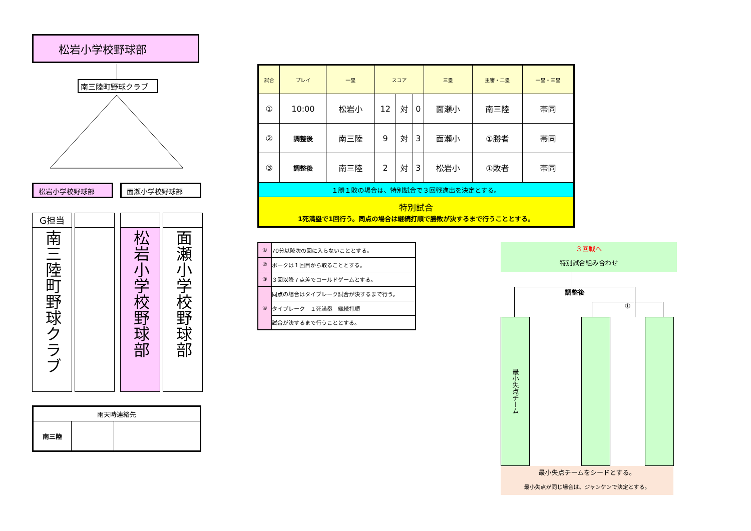松岩小学校野球部
南三陸町野球クラブ
松岩小学校野球部 面瀬小学校野球部
G担当
南三陸町野球クラブ
松岩小学校野球部
面瀬小学校野球部
| 雨天時連絡先 | | |
| 南三陸 | | |
| 試合 | プレイ | 一塁 | スコア | | | 三塁 | 主審・二塁 | 一塁・三塁 |
| ① | 10:00 | 松岩小 | 12 | 対 | 0 | 面瀬小 | 南三陸 | 帯同 |
| ② | 調整後 | 南三陸 | 9 | 対 | 3 | 面瀬小 | ①勝者 | 帯同 |
| ③ | 調整後 | 南三陸 | 2 | 対 | 3 | 松岩小 | ①敗者 | 帯同 |
| １勝１敗の場合は、特別試合で３回戦進出を決定とする。 | | | | | | | | |
| 特別試合 1死満塁で1回行う。同点の場合は継続打順で勝敗が決するまで行うこととする。 | | | | | | | | |
| ① | 70分以降次の回に入らないこととする。 |
| ② | ボークは１回目から取ることとする。 |
| ③ | ３回以降７点差でコールドゲームとする。 |
| ④ | 同点の場合はタイブレーク試合が決するまで行う。 |
| | タイブレーク １死満塁 継続打順 |
| | 試合が決するまで行うこととする。 |
３回戦へ
特別試合組み合わせ
調整後
①
最小失点チーム
最小失点チームをシードとする。
最小失点が同じ場合は、ジャンケンで決定とする。